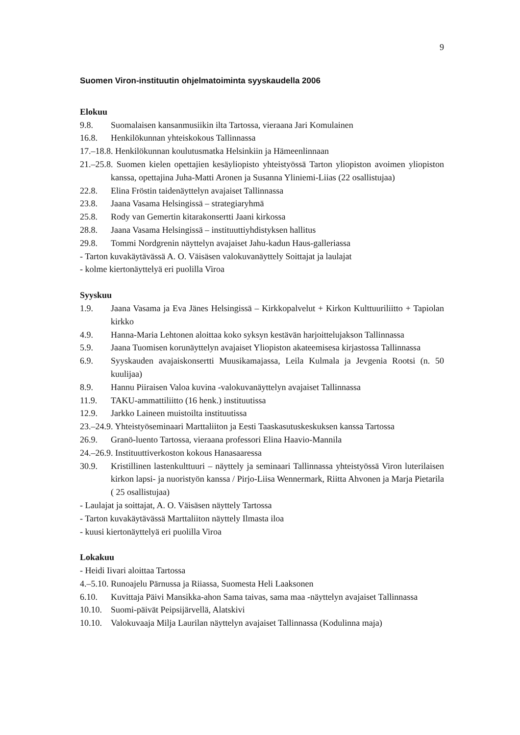9
Suomen Viron-instituutin ohjelmatoiminta syyskaudella 2006
Elokuu
9.8. Suomalaisen kansanmusiikin ilta Tartossa, vieraana Jari Komulainen
16.8. Henkilökunnan yhteiskokous Tallinnassa
17.–18.8. Henkilökunnan koulutusmatka Helsinkiin ja Hämeenlinnaan
21.–25.8. Suomen kielen opettajien kesäyliopisto yhteistyössä Tarton yliopiston avoimen yliopiston kanssa, opettajina Juha-Matti Aronen ja Susanna Yliniemi-Liias (22 osallistujaa)
22.8. Elina Fröstin taidenäyttelyn avajaiset Tallinnassa
23.8. Jaana Vasama Helsingissä – strategiaryhmä
25.8. Rody van Gemertin kitarakonsertti Jaani kirkossa
28.8. Jaana Vasama Helsingissä – instituuttiyhdistyksen hallitus
29.8. Tommi Nordgrenin näyttelyn avajaiset Jahu-kadun Haus-galleriassa
- Tarton kuvakäytävässä A. O. Väisäsen valokuvanäyttely Soittajat ja laulajat
- kolme kiertonäyttelyä eri puolilla Viroa
Syyskuu
1.9. Jaana Vasama ja Eva Jänes Helsingissä – Kirkkopalvelut + Kirkon Kulttuuriliitto + Tapiolan kirkko
4.9. Hanna-Maria Lehtonen aloittaa koko syksyn kestävän harjoittelujakson Tallinnassa
5.9. Jaana Tuomisen korunäyttelyn avajaiset Yliopiston akateemisesa kirjastossa Tallinnassa
6.9. Syyskauden avajaiskonsertti Muusikamajassa, Leila Kulmala ja Jevgenia Rootsi (n. 50 kuulijaa)
8.9. Hannu Piiraisen Valoa kuvina -valokuvanäyttelyn avajaiset Tallinnassa
11.9. TAKU-ammattiliitto (16 henk.) instituutissa
12.9. Jarkko Laineen muistoilta instituutissa
23.–24.9. Yhteistyöseminaari Marttaliiton ja Eesti Taaskasutuskeskuksen kanssa Tartossa
26.9. Granö-luento Tartossa, vieraana professori Elina Haavio-Mannila
24.–26.9. Instituuttiverkoston kokous Hanasaaressa
30.9. Kristillinen lastenkulttuuri – näyttely ja seminaari Tallinnassa yhteistyössä Viron luterilaisen kirkon lapsi- ja nuoristyön kanssa / Pirjo-Liisa Wennermark, Riitta Ahvonen ja Marja Pietarila ( 25 osallistujaa)
- Laulajat ja soittajat, A. O. Väisäsen näyttely Tartossa
- Tarton kuvakäytävässä Marttaliiton näyttely Ilmasta iloa
- kuusi kiertonäyttelyä eri puolilla Viroa
Lokakuu
- Heidi Iivari aloittaa Tartossa
4.–5.10. Runoajelu Pärnussa ja Riiassa, Suomesta Heli Laaksonen
6.10. Kuvittaja Päivi Mansikka-ahon Sama taivas, sama maa -näyttelyn avajaiset Tallinnassa
10.10. Suomi-päivät Peipsijärvellä, Alatskivi
10.10. Valokuvaaja Milja Laurilan näyttelyn avajaiset Tallinnassa (Kodulinna maja)